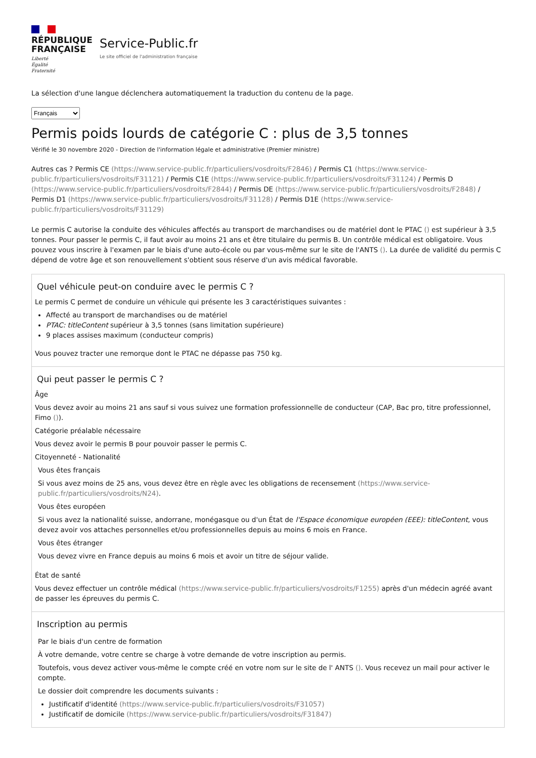RÉPUBLIQUE
FRANÇAISE
Liberté
Égalité
Fraternité
Service-Public.fr
Le site officiel de l'administration française
La sélection d'une langue déclenchera automatiquement la traduction du contenu de la page.
Français
Permis poids lourds de catégorie C : plus de 3,5 tonnes
Vérifié le 30 novembre 2020 - Direction de l'information légale et administrative (Premier ministre)
Autres cas ? Permis CE (https://www.service-public.fr/particuliers/vosdroits/F2846) / Permis C1 (https://www.service-public.fr/particuliers/vosdroits/F31121) / Permis C1E (https://www.service-public.fr/particuliers/vosdroits/F31124) / Permis D (https://www.service-public.fr/particuliers/vosdroits/F2844) / Permis DE (https://www.service-public.fr/particuliers/vosdroits/F2848) / Permis D1 (https://www.service-public.fr/particuliers/vosdroits/F31128) / Permis D1E (https://www.service-public.fr/particuliers/vosdroits/F31129)
Le permis C autorise la conduite des véhicules affectés au transport de marchandises ou de matériel dont le PTAC () est supérieur à 3,5 tonnes. Pour passer le permis C, il faut avoir au moins 21 ans et être titulaire du permis B. Un contrôle médical est obligatoire. Vous pouvez vous inscrire à l'examen par le biais d'une auto-école ou par vous-même sur le site de l'ANTS (). La durée de validité du permis C dépend de votre âge et son renouvellement s'obtient sous réserve d'un avis médical favorable.
Quel véhicule peut-on conduire avec le permis C ?
Le permis C permet de conduire un véhicule qui présente les 3 caractéristiques suivantes :
Affecté au transport de marchandises ou de matériel
PTAC: titleContent supérieur à 3,5 tonnes (sans limitation supérieure)
9 places assises maximum (conducteur compris)
Vous pouvez tracter une remorque dont le PTAC ne dépasse pas 750 kg.
Qui peut passer le permis C ?
Âge
Vous devez avoir au moins 21 ans sauf si vous suivez une formation professionnelle de conducteur (CAP, Bac pro, titre professionnel, Fimo ()).
Catégorie préalable nécessaire
Vous devez avoir le permis B pour pouvoir passer le permis C.
Citoyenneté - Nationalité
Vous êtes français
Si vous avez moins de 25 ans, vous devez être en règle avec les obligations de recensement (https://www.service-public.fr/particuliers/vosdroits/N24).
Vous êtes européen
Si vous avez la nationalité suisse, andorrane, monégasque ou d'un État de l'Espace économique européen (EEE): titleContent, vous devez avoir vos attaches personnelles et/ou professionnelles depuis au moins 6 mois en France.
Vous êtes étranger
Vous devez vivre en France depuis au moins 6 mois et avoir un titre de séjour valide.
État de santé
Vous devez effectuer un contrôle médical (https://www.service-public.fr/particuliers/vosdroits/F1255) après d'un médecin agréé avant de passer les épreuves du permis C.
Inscription au permis
Par le biais d'un centre de formation
À votre demande, votre centre se charge à votre demande de votre inscription au permis.
Toutefois, vous devez activer vous-même le compte créé en votre nom sur le site de l' ANTS (). Vous recevez un mail pour activer le compte.
Le dossier doit comprendre les documents suivants :
Justificatif d'identité (https://www.service-public.fr/particuliers/vosdroits/F31057)
Justificatif de domicile (https://www.service-public.fr/particuliers/vosdroits/F31847)